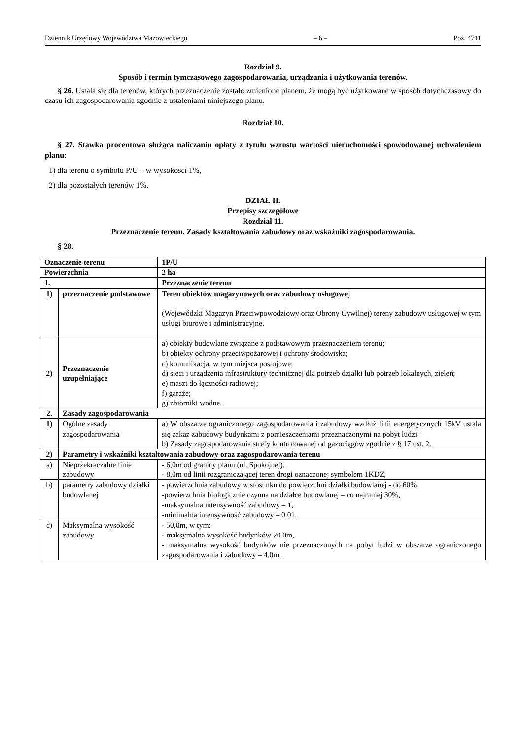Dziennik Urzędowy Województwa Mazowieckiego – 6 – Poz. 4711
Rozdział 9.
Sposób i termin tymczasowego zagospodarowania, urządzania i użytkowania terenów.
§ 26. Ustala się dla terenów, których przeznaczenie zostało zmienione planem, że mogą być użytkowane w sposób dotychczasowy do czasu ich zagospodarowania zgodnie z ustaleniami niniejszego planu.
Rozdział 10.
§ 27. Stawka procentowa służąca naliczaniu opłaty z tytułu wzrostu wartości nieruchomości spowodowanej uchwaleniem planu:
1) dla terenu o symbolu P/U – w wysokości 1%,
2) dla pozostałych terenów 1%.
DZIAŁ II.
Przepisy szczegółowe
Rozdział 11.
Przeznaczenie terenu. Zasady kształtowania zabudowy oraz wskaźniki zagospodarowania.
§ 28.
| Oznaczenie terenu | | 1P/U |
| Powierzchnia | | 2 ha |
| 1. | | Przeznaczenie terenu |
| 1) | przeznaczenie podstawowe | Teren obiektów magazynowych oraz zabudowy usługowej (Wojewódzki Magazyn Przeciwpowodziowy oraz Obrony Cywilnej) tereny zabudowy usługowej w tym usługi biurowe i administracyjne, |
| 2) | Przeznaczenie uzupełniające | a) obiekty budowlane związane z podstawowym przeznaczeniem terenu; b) obiekty ochrony przeciwpożarowej i ochrony środowiska; c) komunikacja, w tym miejsca postojowe; d) sieci i urządzenia infrastruktury technicznej dla potrzeb działki lub potrzeb lokalnych, zieleń; e) maszt do łączności radiowej; f) garaże; g) zbiorniki wodne. |
| 2. | Zasady zagospodarowania | |
| 1) | Ogólne zasady zagospodarowania | a) W obszarze ograniczonego zagospodarowania i zabudowy wzdłuż linii energetycznych 15kV ustala się zakaz zabudowy budynkami z pomieszczeniami przeznaczonymi na pobyt ludzi; b) Zasady zagospodarowania strefy kontrolowanej od gazociągów zgodnie z § 17 ust. 2. |
| 2) | Parametry i wskaźniki kształtowania zabudowy oraz zagospodarowania terenu | |
| a) | Nieprzekraczalne linie zabudowy | - 6,0m od granicy planu (ul. Spokojnej), - 8,0m od linii rozgraniczającej teren drogi oznaczonej symbolem 1KDZ, |
| b) | parametry zabudowy działki budowlanej | - powierzchnia zabudowy w stosunku do powierzchni działki budowlanej - do 60%, -powierzchnia biologicznie czynna na działce budowlanej – co najmniej 30%, -maksymalna intensywność zabudowy – 1, -minimalna intensywność zabudowy – 0.01. |
| c) | Maksymalna wysokość zabudowy | - 50,0m, w tym: - maksymalna wysokość budynków 20.0m, - maksymalna wysokość budynków nie przeznaczonych na pobyt ludzi w obszarze ograniczonego zagospodarowania i zabudowy – 4,0m. |